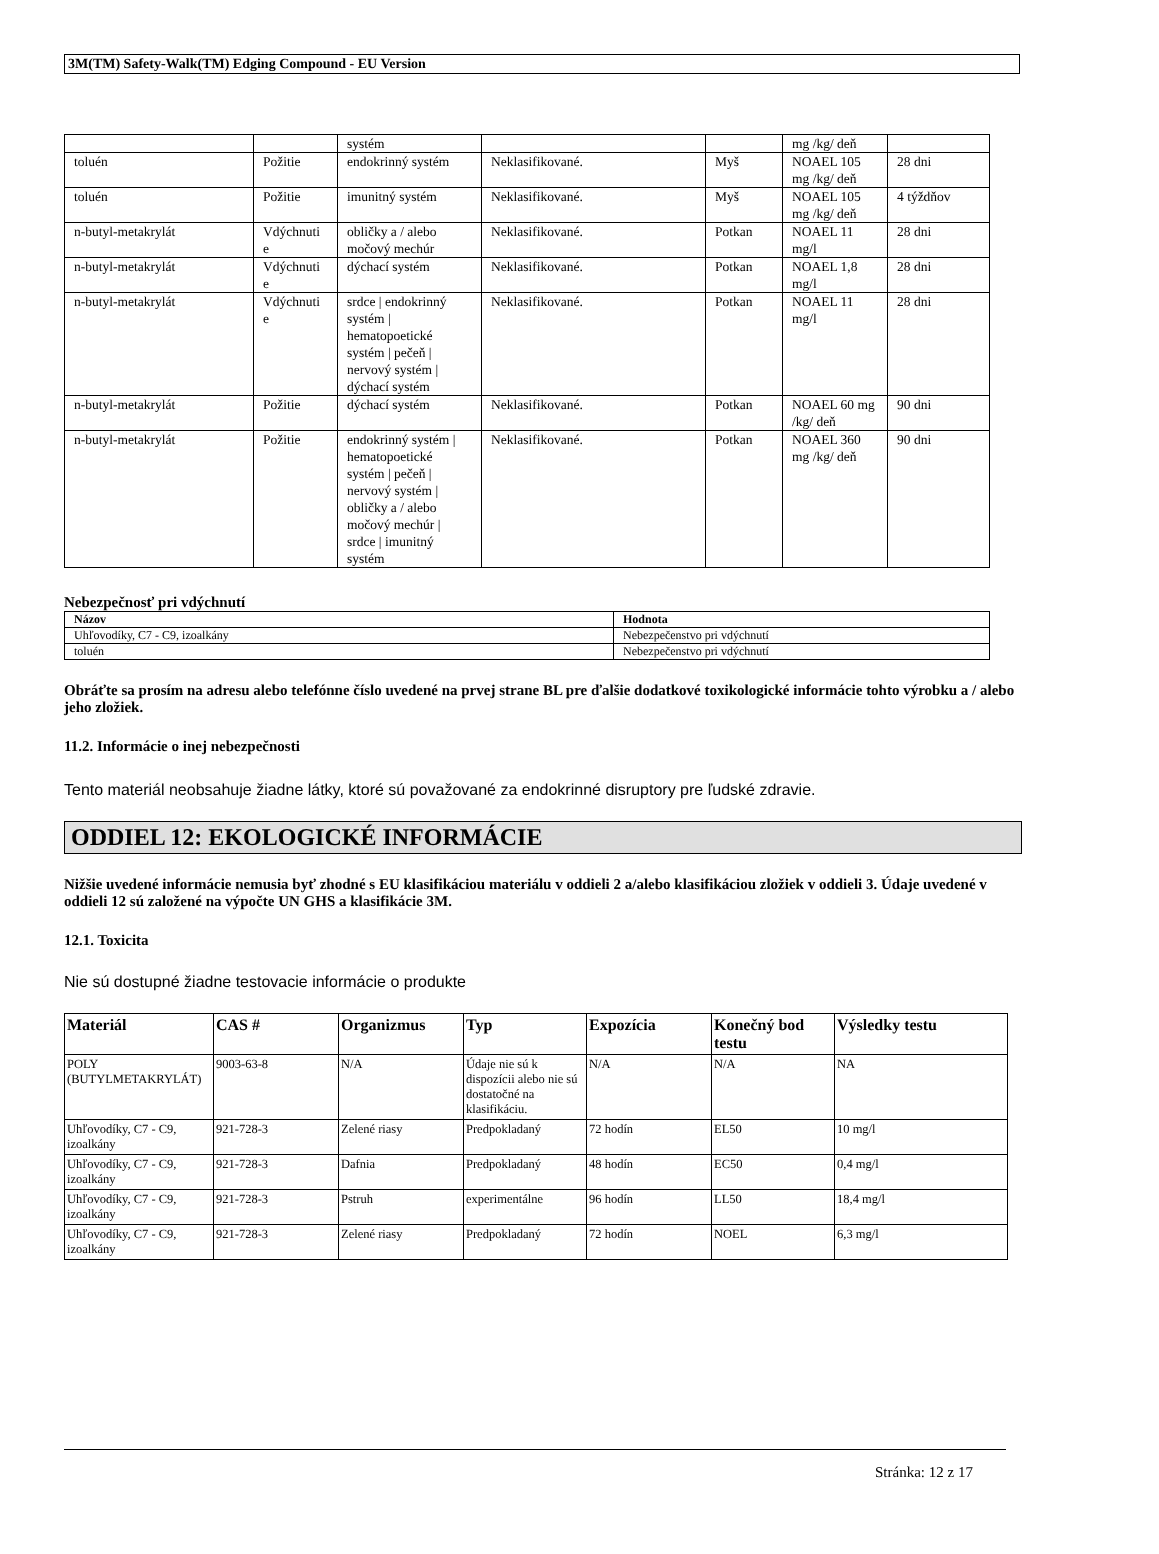3M(TM) Safety-Walk(TM) Edging Compound - EU Version
| | | systém | | | mg /kg/ deň | |
| toluén | Požitie | endokrinný systém | Neklasifikované. | Myš | NOAEL 105 mg /kg/ deň | 28 dni |
| toluén | Požitie | imunitný systém | Neklasifikované. | Myš | NOAEL 105 mg /kg/ deň | 4 týždňov |
| n-butyl-metakrylát | Vdýchnuti e | obličky a / alebo močový mechúr | Neklasifikované. | Potkan | NOAEL 11 mg/l | 28 dni |
| n-butyl-metakrylát | Vdýchnuti e | dýchací systém | Neklasifikované. | Potkan | NOAEL 1,8 mg/l | 28 dni |
| n-butyl-metakrylát | Vdýchnuti e | srdce / endokrinný systém / hematopoetické systém / pečeň / nervový systém / dýchací systém | Neklasifikované. | Potkan | NOAEL 11 mg/l | 28 dni |
| n-butyl-metakrylát | Požitie | dýchací systém | Neklasifikované. | Potkan | NOAEL 60 mg /kg/ deň | 90 dni |
| n-butyl-metakrylát | Požitie | endokrinný systém / hematopoetické systém / pečeň / nervový systém / obličky a / alebo močový mechúr / srdce / imunitný systém | Neklasifikované. | Potkan | NOAEL 360 mg /kg/ deň | 90 dni |
Nebezpečnosť pri vdýchnutí
| Názov | Hodnota |
| --- | --- |
| Uhľovodíky, C7 - C9, izoalkány | Nebezpečenstvo pri vdýchnutí |
| toluén | Nebezpečenstvo pri vdýchnutí |
Obráťte sa prosím na adresu alebo telefónne číslo uvedené na prvej strane BL pre ďalšie dodatkové toxikologické informácie tohto výrobku a / alebo jeho zložiek.
11.2. Informácie o inej nebezpečnosti
Tento materiál neobsahuje žiadne látky, ktoré sú považované za endokrinné disruptory pre ľudské zdravie.
ODDIEL 12: EKOLOGICKÉ INFORMÁCIE
Nižšie uvedené informácie nemusia byť zhodné s EU klasifikáciou materiálu v oddieli 2 a/alebo klasifikáciou zložiek v oddieli 3. Údaje uvedené v oddieli 12 sú založené na výpočte UN GHS a klasifikácie 3M.
12.1. Toxicita
Nie sú dostupné žiadne testovacie informácie o produkte
| Materiál | CAS # | Organizmus | Typ | Expozícia | Konečný bod testu | Výsledky testu |
| --- | --- | --- | --- | --- | --- | --- |
| POLY (BUTYLMETAKRYLÁT) | 9003-63-8 | N/A | Údaje nie sú k dispozícii alebo nie sú dostatočné na klasifikáciu. | N/A | N/A | NA |
| Uhľovodíky, C7 - C9, izoalkány | 921-728-3 | Zelené riasy | Predpokladaný | 72 hodín | EL50 | 10 mg/l |
| Uhľovodíky, C7 - C9, izoalkány | 921-728-3 | Dafnia | Predpokladaný | 48 hodín | EC50 | 0,4 mg/l |
| Uhľovodíky, C7 - C9, izoalkány | 921-728-3 | Pstruh | experimentálne | 96 hodín | LL50 | 18,4 mg/l |
| Uhľovodíky, C7 - C9, izoalkány | 921-728-3 | Zelené riasy | Predpokladaný | 72 hodín | NOEL | 6,3 mg/l |
Stránka: 12 z 17